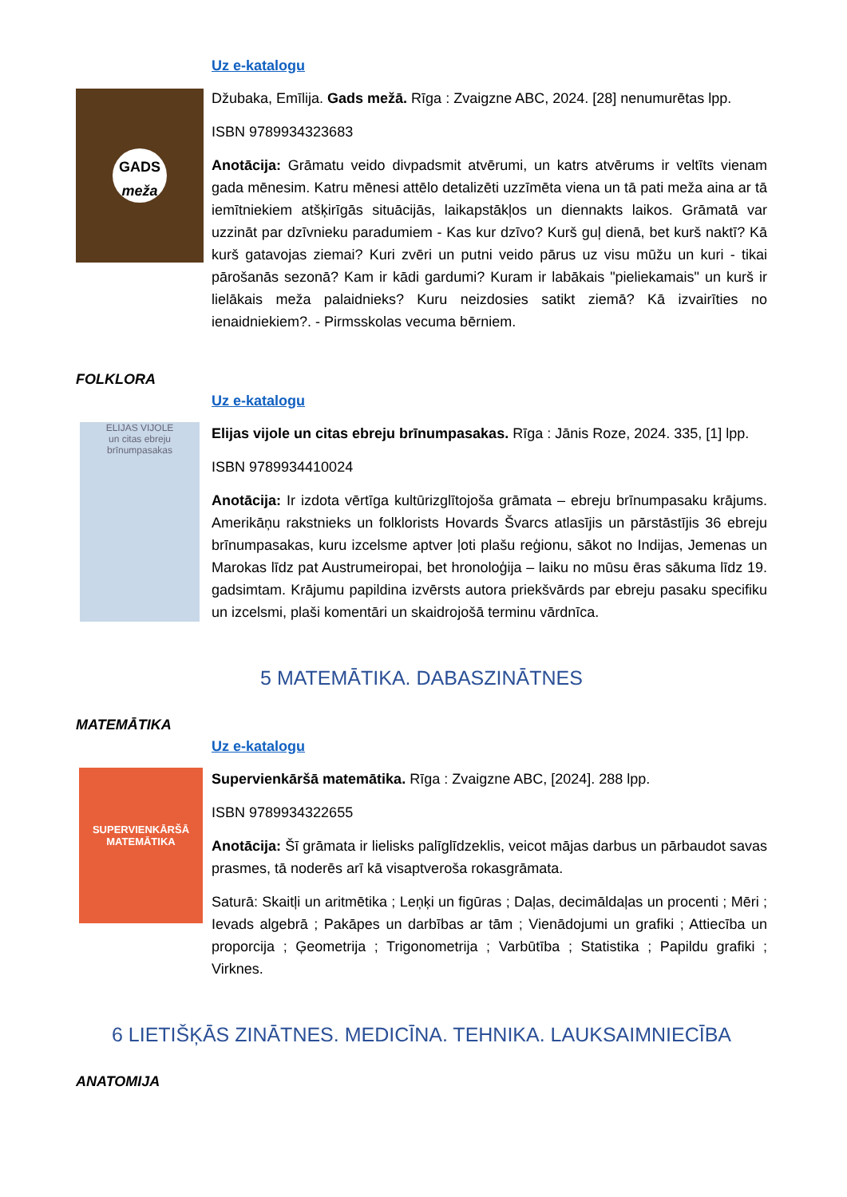Uz e-katalogu
GADS
meža
Džubaka, Emīlija. Gads mežā. Rīga : Zvaigzne ABC, 2024. [28] nenumurētas lpp.
ISBN 9789934323683
Anotācija: Grāmatu veido divpadsmit atvērumi, un katrs atvērums ir veltīts vienam gada mēnesim. Katru mēnesi attēlo detalizēti uzzīmēta viena un tā pati meža aina ar tā iemītniekiem atšķirīgās situācijās, laikapstākļos un diennakts laikos. Grāmatā var uzzināt par dzīvnieku paradumiem - Kas kur dzīvo? Kurš guļ dienā, bet kurš naktī? Kā kurš gatavojas ziemai? Kuri zvēri un putni veido pārus uz visu mūžu un kuri - tikai pārošanās sezonā? Kam ir kādi gardumi? Kuram ir labākais "pieliekamais" un kurš ir lielākais meža palaidnieks? Kuru neizdosies satikt ziemā? Kā izvairīties no ienaidniekiem?. - Pirmsskolas vecuma bērniem.
FOLKLORA
Uz e-katalogu
ELIJAS VIJOLE
un citas ebreju brīnumpasakas
Elijas vijole un citas ebreju brīnumpasakas. Rīga : Jānis Roze, 2024. 335, [1] lpp.
ISBN 9789934410024
Anotācija: Ir izdota vērtīga kultūrizglītojoša grāmata – ebreju brīnumpasaku krājums. Amerikāņu rakstnieks un folklorists Hovards Švarcs atlasījis un pārstāstījis 36 ebreju brīnumpasakas, kuru izcelsme aptver ļoti plašu reģionu, sākot no Indijas, Jemenas un Marokas līdz pat Austrumeiropai, bet hronoloģija – laiku no mūsu ēras sākuma līdz 19. gadsimtam. Krājumu papildina izvērsts autora priekšvārds par ebreju pasaku specifiku un izcelsmi, plaši komentāri un skaidrojošā terminu vārdnīca.
5 MATEMĀTIKA. DABASZINĀTNES
MATEMĀTIKA
Uz e-katalogu
SUPERVIENKĀRŠĀ
MATEMĀTIKA
Supervienkāršā matemātika. Rīga : Zvaigzne ABC, [2024]. 288 lpp.
ISBN 9789934322655
Anotācija: Šī grāmata ir lielisks palīglīdzeklis, veicot mājas darbus un pārbaudot savas prasmes, tā noderēs arī kā visaptveroša rokasgrāmata.
Saturā: Skaitļi un aritmētika ; Leņķi un figūras ; Daļas, decimāldaļas un procenti ; Mēri ; Ievads algebrā ; Pakāpes un darbības ar tām ; Vienādojumi un grafiki ; Attiecība un proporcija ; Ģeometrija ; Trigonometrija ; Varbūtība ; Statistika ; Papildu grafiki ; Virknes.
6 LIETIŠĶĀS ZINĀTNES. MEDICĪNA. TEHNIKA. LAUKSAIMNIECĪBA
ANATOMIJA